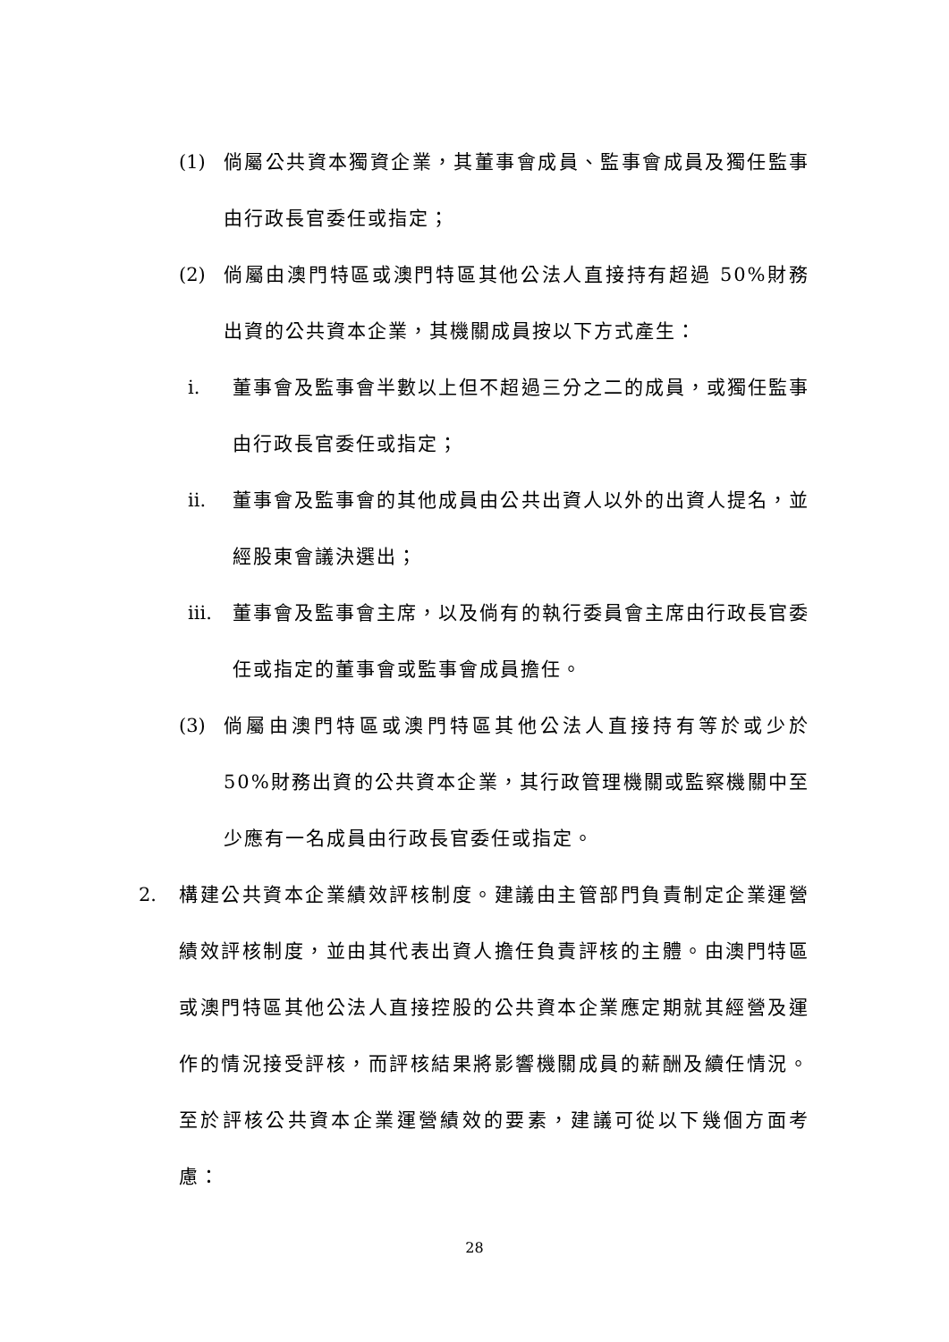(1) 倘屬公共資本獨資企業，其董事會成員、監事會成員及獨任監事由行政長官委任或指定；
(2) 倘屬由澳門特區或澳門特區其他公法人直接持有超過 50%財務出資的公共資本企業，其機關成員按以下方式產生：
i. 董事會及監事會半數以上但不超過三分之二的成員，或獨任監事由行政長官委任或指定；
ii. 董事會及監事會的其他成員由公共出資人以外的出資人提名，並經股東會議決選出；
iii. 董事會及監事會主席，以及倘有的執行委員會主席由行政長官委任或指定的董事會或監事會成員擔任。
(3) 倘屬由澳門特區或澳門特區其他公法人直接持有等於或少於 50%財務出資的公共資本企業，其行政管理機關或監察機關中至少應有一名成員由行政長官委任或指定。
2. 構建公共資本企業績效評核制度。建議由主管部門負責制定企業運營績效評核制度，並由其代表出資人擔任負責評核的主體。由澳門特區或澳門特區其他公法人直接控股的公共資本企業應定期就其經營及運作的情況接受評核，而評核結果將影響機關成員的薪酬及續任情況。至於評核公共資本企業運營績效的要素，建議可從以下幾個方面考慮：
28